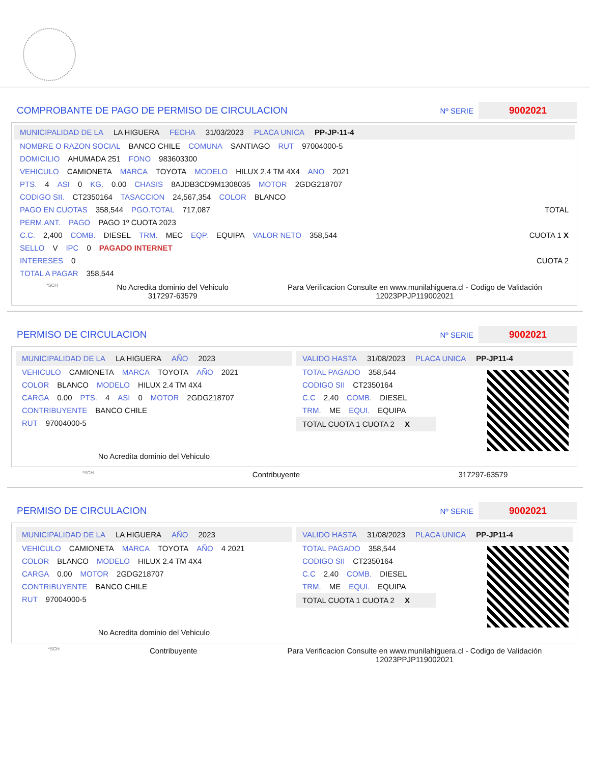COMPROBANTE DE PAGO DE PERMISO DE CIRCULACION Nº SERIE 9002021
MUNICIPALIDAD DE LA LA HIGUERA FECHA 31/03/2023 PLACA UNICA PP-JP-11-4
NOMBRE O RAZON SOCIAL BANCO CHILE COMUNA SANTIAGO RUT 97004000-5
DOMICILIO AHUMADA 251 FONO 983603300
VEHICULO CAMIONETA MARCA TOYOTA MODELO HILUX 2.4 TM 4X4 ANO 2021
PTS. 4 ASI 0 KG. 0.00 CHASIS 8AJDB3CD9M1308035 MOTOR 2GDG218707
CODIGO SII. CT2350164 TASACCION 24,567,354 COLOR BLANCO
PAGO EN CUOTAS 358,544 PGO.TOTAL 717,087 TOTAL
PERM.ANT. PAGO PAGO 1º CUOTA 2023
C.C. 2,400 COMB. DIESEL TRM. MEC EQP. EQUIPA VALOR NETO 358,544 CUOTA 1 X
SELLO V IPC 0 PAGADO INTERNET
INTERESES 0 CUOTA 2
TOTAL A PAGAR 358,544
*SCH No Acredita dominio del Vehiculo
317297-63579 Para Verificacion Consulte en www.munilahiguera.cl - Codigo de Validación
12023PPJP119002021
PERMISO DE CIRCULACION Nº SERIE 9002021
MUNICIPALIDAD DE LA LA HIGUERA AÑO 2023
VEHICULO CAMIONETA MARCA TOYOTA AÑO 2021
COLOR BLANCO MODELO HILUX 2.4 TM 4X4
CARGA 0.00 PTS. 4 ASI 0 MOTOR 2GDG218707
CONTRIBUYENTE BANCO CHILE
RUT 97004000-5
No Acredita dominio del Vehiculo
VALIDO HASTA 31/08/2023 PLACA UNICA PP-JP11-4
TOTAL PAGADO 358,544
CODIGO SII CT2350164
C.C 2,40 COMB. DIESEL
TRM. ME EQUI. EQUIPA
TOTAL CUOTA 1 CUOTA 2 X
*SCH Contribuyente 317297-63579
PERMISO DE CIRCULACION Nº SERIE 9002021
MUNICIPALIDAD DE LA LA HIGUERA AÑO 2023
VEHICULO CAMIONETA MARCA TOYOTA AÑO 4 2021
COLOR BLANCO MODELO HILUX 2.4 TM 4X4
CARGA 0.00 MOTOR 2GDG218707
CONTRIBUYENTE BANCO CHILE
RUT 97004000-5
No Acredita dominio del Vehiculo
VALIDO HASTA 31/08/2023 PLACA UNICA PP-JP11-4
TOTAL PAGADO 358,544
CODIGO SII CT2350164
C.C 2,40 COMB. DIESEL
TRM. ME EQUI. EQUIPA
TOTAL CUOTA 1 CUOTA 2 X
*SCH Contribuyente Para Verificacion Consulte en www.munilahiguera.cl - Codigo de Validación
12023PPJP119002021